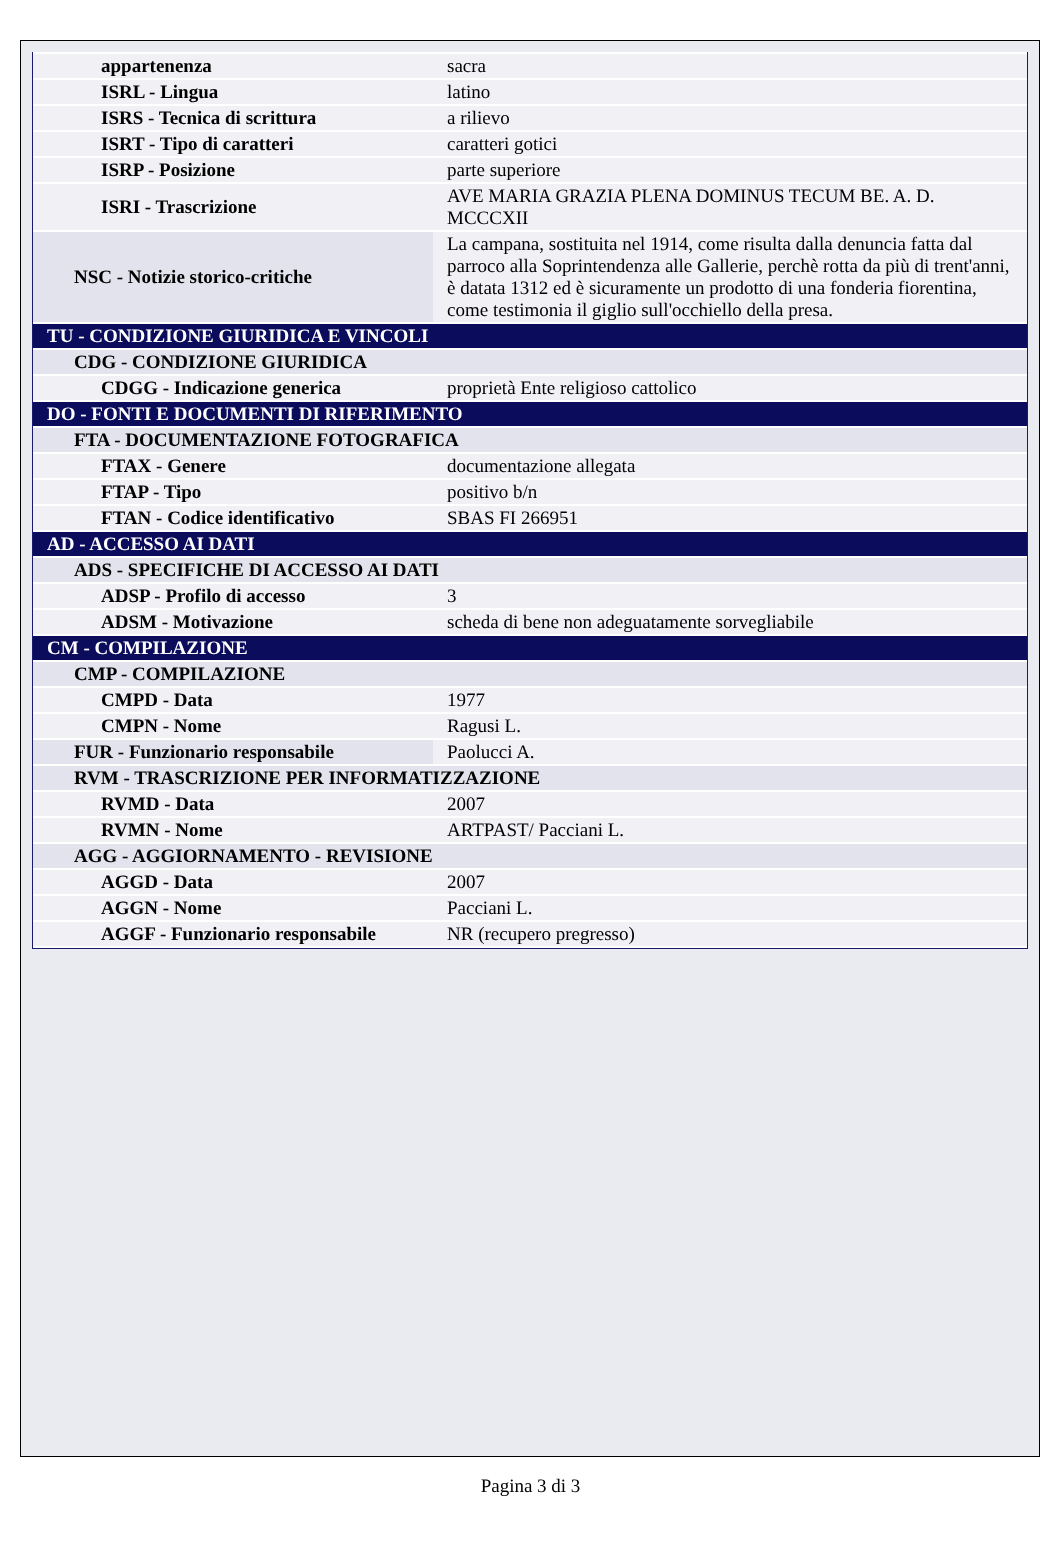| appartenenza | sacra |
| ISRL - Lingua | latino |
| ISRS - Tecnica di scrittura | a rilievo |
| ISRT - Tipo di caratteri | caratteri gotici |
| ISRP - Posizione | parte superiore |
| ISRI - Trascrizione | AVE MARIA GRAZIA PLENA DOMINUS TECUM BE. A. D. MCCCXII |
| NSC - Notizie storico-critiche | La campana, sostituita nel 1914, come risulta dalla denuncia fatta dal parroco alla Soprintendenza alle Gallerie, perchè rotta da più di trent'anni, è datata 1312 ed è sicuramente un prodotto di una fonderia fiorentina, come testimonia il giglio sull'occhiello della presa. |
| TU - CONDIZIONE GIURIDICA E VINCOLI | |
| CDG - CONDIZIONE GIURIDICA | |
| CDGG - Indicazione generica | proprietà Ente religioso cattolico |
| DO - FONTI E DOCUMENTI DI RIFERIMENTO | |
| FTA - DOCUMENTAZIONE FOTOGRAFICA | |
| FTAX - Genere | documentazione allegata |
| FTAP - Tipo | positivo b/n |
| FTAN - Codice identificativo | SBAS FI 266951 |
| AD - ACCESSO AI DATI | |
| ADS - SPECIFICHE DI ACCESSO AI DATI | |
| ADSP - Profilo di accesso | 3 |
| ADSM - Motivazione | scheda di bene non adeguatamente sorvegliabile |
| CM - COMPILAZIONE | |
| CMP - COMPILAZIONE | |
| CMPD - Data | 1977 |
| CMPN - Nome | Ragusi L. |
| FUR - Funzionario responsabile | Paolucci A. |
| RVM - TRASCRIZIONE PER INFORMATIZZAZIONE | |
| RVMD - Data | 2007 |
| RVMN - Nome | ARTPAST/ Pacciani L. |
| AGG - AGGIORNAMENTO - REVISIONE | |
| AGGD - Data | 2007 |
| AGGN - Nome | Pacciani L. |
| AGGF - Funzionario responsabile | NR (recupero pregresso) |
Pagina 3 di 3